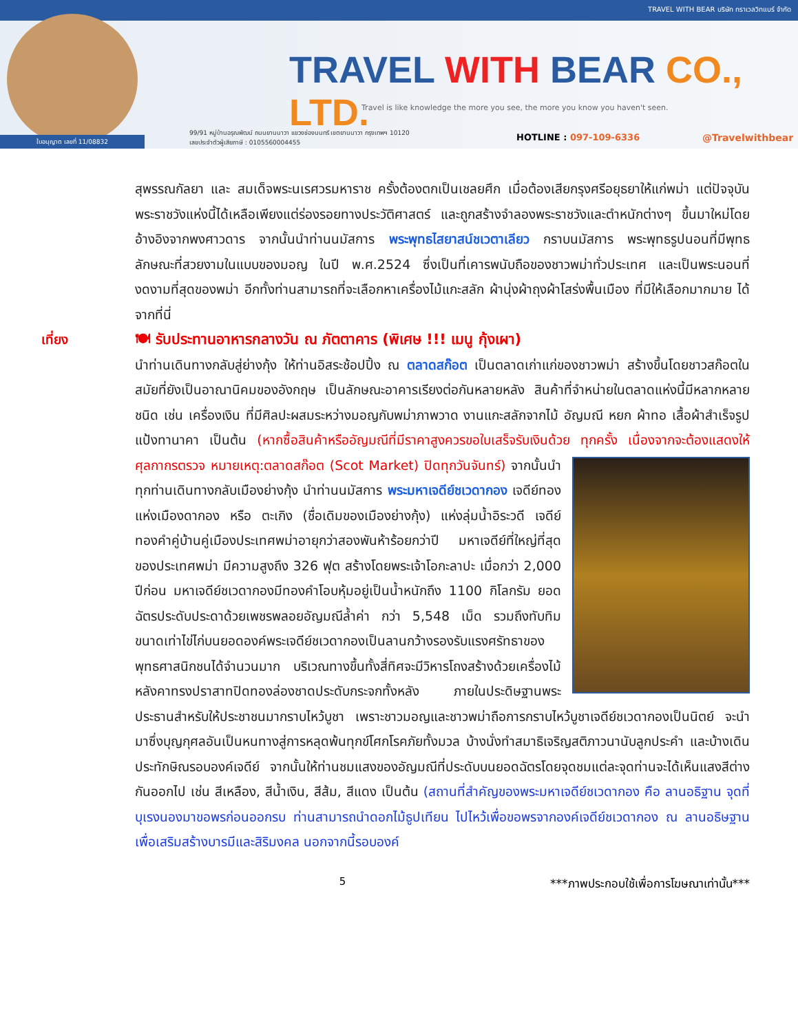TRAVEL WITH BEAR บริษัท ทราเวลวิทแบร์ จำกัด
ใบอนุญาต เลขที่ 11/08832
TRAVEL WITH BEAR CO., LTD.
Travel is like knowledge the more you see, the more you know you haven't seen.
99/91 หมู่บ้านอรุณพัฒน์ ถนนยานนาวา แขวงช่องนนทรี เขตยานนาวา กรุงเทพฯ 10120
เลขประจำตัวผู้เสียภาษี : 0105560004455
HOTLINE : 097-109-6336 @Travelwithbear
สุพรรณกัลยา และ สมเด็จพระนเรศวรมหาราช ครั้งต้องตกเป็นเชลยศึก เมื่อต้องเสียกรุงศรีอยุธยาให้แก่พม่า แต่ปัจจุบัน พระราชวังแห่งนี้ได้เหลือเพียงแต่ร่องรอยทางประวัติศาสตร์ และถูกสร้างจำลองพระราชวังและตำหนักต่างๆ ขึ้นมาใหม่โดยอ้างอิงจากพงศาวดาร จากนั้นนำท่านนมัสการ พระพุทธไสยาสน์ชเวตาเลียว กราบนมัสการ พระพุทธรูปนอนที่มีพุทธลักษณะที่สวยงามในแบบของมอญ ในปี พ.ศ.2524 ซึ่งเป็นที่เคารพนับถือของชาวพม่าทั่วประเทศ และเป็นพระนอนที่งดงามที่สุดของพม่า อีกทั้งท่านสามารถที่จะเลือกหาเครื่องไม้แกะสลัก ผ้านุ่งผ้าถุงผ้าโสร่งพื้นเมือง ที่มีให้เลือกมากมาย ได้จากที่นี่
เที่ยง 🍽 รับประทานอาหารกลางวัน ณ ภัตตาคาร (พิเศษ !!! เมนู กุ้งเผา)
นำท่านเดินทางกลับสู่ย่างกุ้ง ให้ท่านอิสระช้อปปิ้ง ณ ตลาดสก๊อต เป็นตลาดเก่าแก่ของชาวพม่า สร้างขึ้นโดยชาวสก๊อตในสมัยที่ยังเป็นอาณานิคมของอังกฤษ เป็นลักษณะอาคารเรียงต่อกันหลายหลัง สินค้าที่จำหน่ายในตลาดแห่งนี้มีหลากหลายชนิด เช่น เครื่องเงิน ที่มีศิลปะผสมระหว่างมอญกับพม่าภาพวาด งานแกะสลักจากไม้ อัญมณี หยก ผ้าทอ เสื้อผ้าสำเร็จรูป แป้งทานาคา เป็นต้น (หากซื้อสินค้าหรืออัญมณีที่มีราคาสูงควรขอใบเสร็จรับเงินด้วย ทุกครั้ง เนื่องจากจะต้องแสดงให้ศุลกากรตรวจ หมายเหตุ:ตลาดสก๊อต (Scot Market) ปิดทุกวันจันทร์)
จากนั้นนำทุกท่านเดินทางกลับเมืองย่างกุ้ง นำท่านนมัสการ พระมหาเจดีย์ชเวดากอง เจดีย์ทองแห่งเมืองดากอง หรือ ตะเกิง (ชื่อเดิมของเมืองย่างกุ้ง) แห่งลุ่มน้ำอิระวดี เจดีย์ทองคำคู่บ้านคู่เมืองประเทศพม่าอายุกว่าสองพันห้าร้อยกว่าปี มหาเจดีย์ที่ใหญ่ที่สุดของประเทศพม่า มีความสูงถึง 326 ฟุต สร้างโดยพระเจ้าโอกะลาปะ เมื่อกว่า 2,000 ปีก่อน มหาเจดีย์ชเวดากองมีทองคำโอบหุ้มอยู่เป็นน้ำหนักถึง 1100 กิโลกรัม ยอดฉัตรประดับประดาด้วยเพชรพลอยอัญมณีล้ำค่า กว่า 5,548 เม็ด รวมถึงทับทิม ขนาดเท่าไข่ไก่บนยอดองค์พระเจดีย์ชเวดากองเป็นลานกว้างรองรับแรงศรัทธาของ พุทธศาสนิกชนได้จำนวนมาก บริเวณทางขึ้นทั้งสี่ทิศจะมีวิหารโถงสร้างด้วยเครื่องไม้หลังคาทรงปราสาทปิดทองล่องชาดประดับกระจกทั้งหลัง ภายในประดิษฐานพระประธานสำหรับให้ประชาชนมากราบไหว้บูชา เพราะชาวมอญและชาวพม่าถือการกราบไหว้บูชาเจดีย์ชเวดากองเป็นนิตย์ จะนำมาซึ่งบุญกุศลอันเป็นหนทางสู่การหลุดพ้นทุกข์โศกโรคภัยทั้งมวล บ้างนั่งทำสมาธิเจริญสติภาวนานับลูกประคำ และบ้างเดินประทักษิณรอบองค์เจดีย์ จากนั้นให้ท่านชมแสงของอัญมณีที่ประดับบนยอดฉัตรโดยจุดชมแต่ละจุดท่านจะได้เห็นแสงสีต่างกันออกไป เช่น สีเหลือง, สีน้ำเงิน, สีส้ม, สีแดง เป็นต้น (สถานที่สำคัญของพระมหาเจดีย์ชเวดากอง คือ ลานอธิฐาน จุดที่บุเรงนองมาขอพรก่อนออกรบ ท่านสามารถนำดอกไม้ธูปเทียน ไปไหว้เพื่อขอพรจากองค์เจดีย์ชเวดากอง ณ ลานอธิษฐานเพื่อเสริมสร้างบารมีและสิริมงคล นอกจากนี้รอบองค์
5 ***ภาพประกอบใช้เพื่อการโฆษณาเท่านั้น***